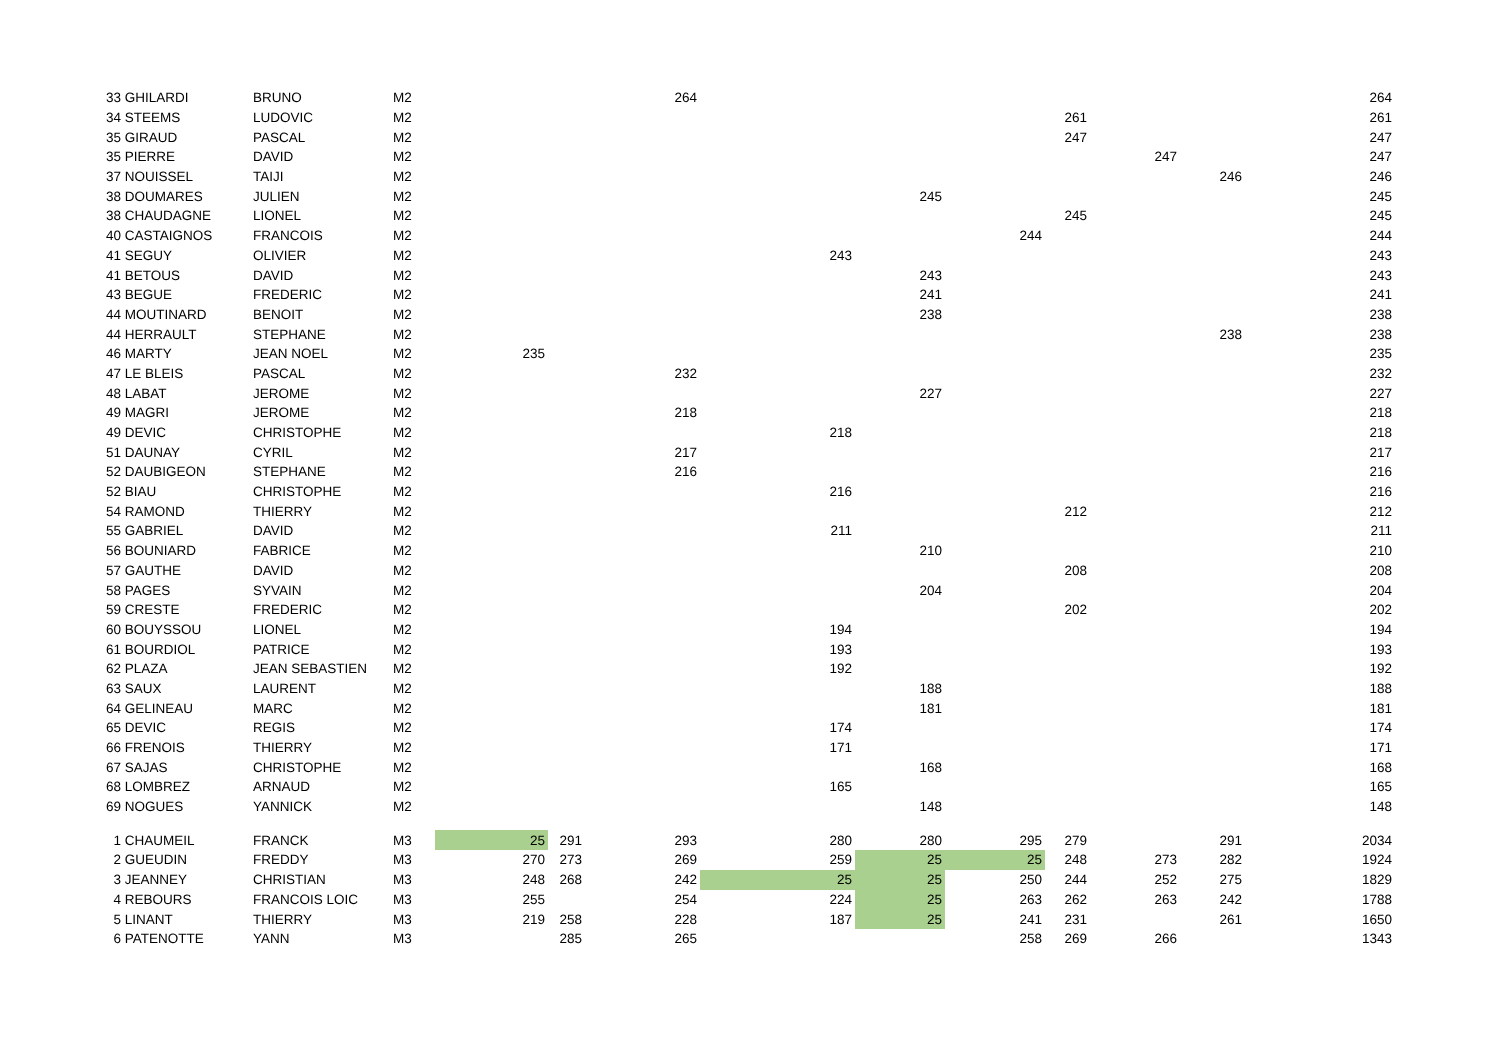| 33 GHILARDI | BRUNO | M2 | | | 264 | | | | | | | 264 |
| 34 STEEMS | LUDOVIC | M2 | | | | | | | 261 | | | 261 |
| 35 GIRAUD | PASCAL | M2 | | | | | | | 247 | | | 247 |
| 35 PIERRE | DAVID | M2 | | | | | | | | 247 | | 247 |
| 37 NOUISSEL | TAIJI | M2 | | | | | | | | | 246 | 246 |
| 38 DOUMARES | JULIEN | M2 | | | | | 245 | | | | | 245 |
| 38 CHAUDAGNE | LIONEL | M2 | | | | | | | 245 | | | 245 |
| 40 CASTAIGNOS | FRANCOIS | M2 | | | | | | 244 | | | | 244 |
| 41 SEGUY | OLIVIER | M2 | | | | 243 | | | | | | 243 |
| 41 BETOUS | DAVID | M2 | | | | | 243 | | | | | 243 |
| 43 BEGUE | FREDERIC | M2 | | | | | 241 | | | | | 241 |
| 44 MOUTINARD | BENOIT | M2 | | | | | 238 | | | | | 238 |
| 44 HERRAULT | STEPHANE | M2 | | | | | | | | | 238 | 238 |
| 46 MARTY | JEAN NOEL | M2 | 235 | | | | | | | | | 235 |
| 47 LE BLEIS | PASCAL | M2 | | | 232 | | | | | | | 232 |
| 48 LABAT | JEROME | M2 | | | | | 227 | | | | | 227 |
| 49 MAGRI | JEROME | M2 | | | 218 | | | | | | | 218 |
| 49 DEVIC | CHRISTOPHE | M2 | | | | 218 | | | | | | 218 |
| 51 DAUNAY | CYRIL | M2 | | | 217 | | | | | | | 217 |
| 52 DAUBIGEON | STEPHANE | M2 | | | 216 | | | | | | | 216 |
| 52 BIAU | CHRISTOPHE | M2 | | | | 216 | | | | | | 216 |
| 54 RAMOND | THIERRY | M2 | | | | | | | 212 | | | 212 |
| 55 GABRIEL | DAVID | M2 | | | | 211 | | | | | | 211 |
| 56 BOUNIARD | FABRICE | M2 | | | | | 210 | | | | | 210 |
| 57 GAUTHE | DAVID | M2 | | | | | | | 208 | | | 208 |
| 58 PAGES | SYVAIN | M2 | | | | | 204 | | | | | 204 |
| 59 CRESTE | FREDERIC | M2 | | | | | | | 202 | | | 202 |
| 60 BOUYSSOU | LIONEL | M2 | | | | 194 | | | | | | 194 |
| 61 BOURDIOL | PATRICE | M2 | | | | 193 | | | | | | 193 |
| 62 PLAZA | JEAN SEBASTIEN | M2 | | | | 192 | | | | | | 192 |
| 63 SAUX | LAURENT | M2 | | | | | 188 | | | | | 188 |
| 64 GELINEAU | MARC | M2 | | | | | 181 | | | | | 181 |
| 65 DEVIC | REGIS | M2 | | | | 174 | | | | | | 174 |
| 66 FRENOIS | THIERRY | M2 | | | | 171 | | | | | | 171 |
| 67 SAJAS | CHRISTOPHE | M2 | | | | | 168 | | | | | 168 |
| 68 LOMBREZ | ARNAUD | M2 | | | | 165 | | | | | | 165 |
| 69 NOGUES | YANNICK | M2 | | | | | 148 | | | | | 148 |
| 1 CHAUMEIL | FRANCK | M3 | 25 | 291 | 293 | 280 | 280 | 295 | 279 | | 291 | 2034 |
| 2 GUEUDIN | FREDDY | M3 | 270 | 273 | 269 | 259 | 25 | 25 | 248 | 273 | 282 | 1924 |
| 3 JEANNEY | CHRISTIAN | M3 | 248 | 268 | 242 | 25 | 25 | 250 | 244 | 252 | 275 | 1829 |
| 4 REBOURS | FRANCOIS LOIC | M3 | 255 | | 254 | 224 | 25 | 263 | 262 | 263 | 242 | 1788 |
| 5 LINANT | THIERRY | M3 | 219 | 258 | 228 | 187 | 25 | 241 | 231 | | 261 | 1650 |
| 6 PATENOTTE | YANN | M3 | | 285 | 265 | | | 258 | 269 | 266 | | 1343 |